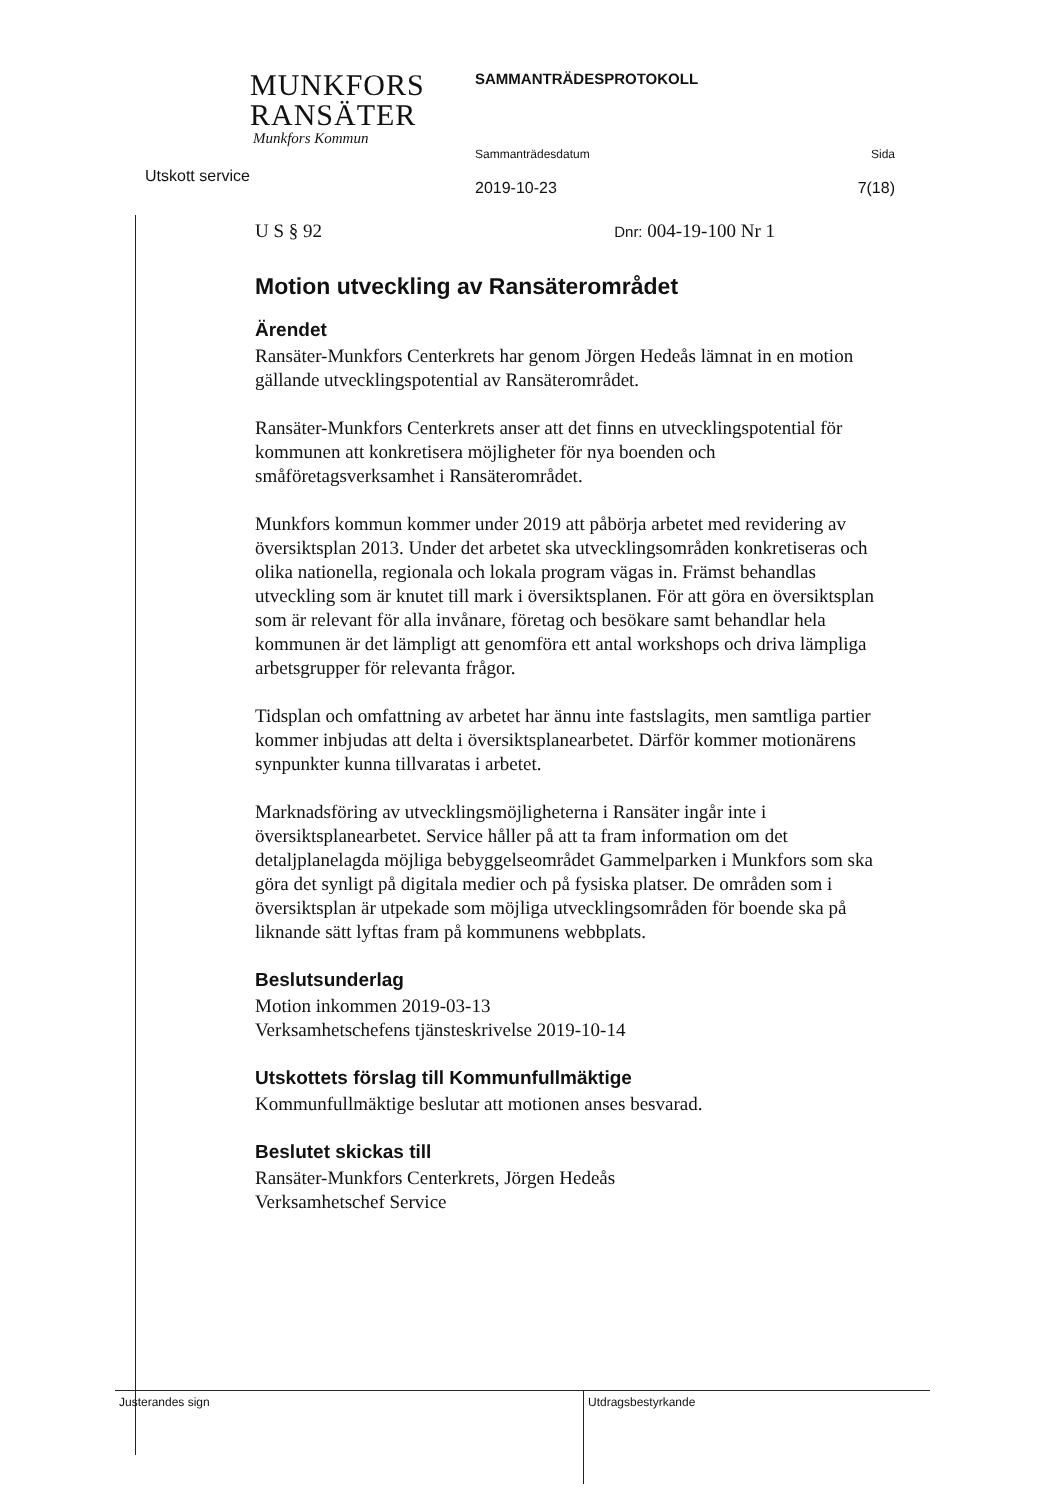MUNKFORS
RANSÄTER
Munkfors Kommun
Utskott service
SAMMANTRÄDESPROTOKOLL
Sammanträdesdatum Sida
2019-10-23 7(18)
U S § 92 Dnr: 004-19-100 Nr 1
Motion utveckling av Ransäterområdet
Ärendet
Ransäter-Munkfors Centerkrets har genom Jörgen Hedeås lämnat in en motion gällande utvecklingspotential av Ransäterområdet.
Ransäter-Munkfors Centerkrets anser att det finns en utvecklingspotential för kommunen att konkretisera möjligheter för nya boenden och småföretagsverksamhet i Ransäterområdet.
Munkfors kommun kommer under 2019 att påbörja arbetet med revidering av översiktsplan 2013. Under det arbetet ska utvecklingsområden konkretiseras och olika nationella, regionala och lokala program vägas in. Främst behandlas utveckling som är knutet till mark i översiktsplanen. För att göra en översiktsplan som är relevant för alla invånare, företag och besökare samt behandlar hela kommunen är det lämpligt att genomföra ett antal workshops och driva lämpliga arbetsgrupper för relevanta frågor.
Tidsplan och omfattning av arbetet har ännu inte fastslagits, men samtliga partier kommer inbjudas att delta i översiktsplanearbetet. Därför kommer motionärens synpunkter kunna tillvaratas i arbetet.
Marknadsföring av utvecklingsmöjligheterna i Ransäter ingår inte i översiktsplanearbetet. Service håller på att ta fram information om det detaljplanelagda möjliga bebyggelseområdet Gammelparken i Munkfors som ska göra det synligt på digitala medier och på fysiska platser. De områden som i översiktsplan är utpekade som möjliga utvecklingsområden för boende ska på liknande sätt lyftas fram på kommunens webbplats.
Beslutsunderlag
Motion inkommen 2019-03-13
Verksamhetschefens tjänsteskrivelse 2019-10-14
Utskottets förslag till Kommunfullmäktige
Kommunfullmäktige beslutar att motionen anses besvarad.
Beslutet skickas till
Ransäter-Munkfors Centerkrets, Jörgen Hedeås
Verksamhetschef Service
Justerandes sign Utdragsbestyrkande